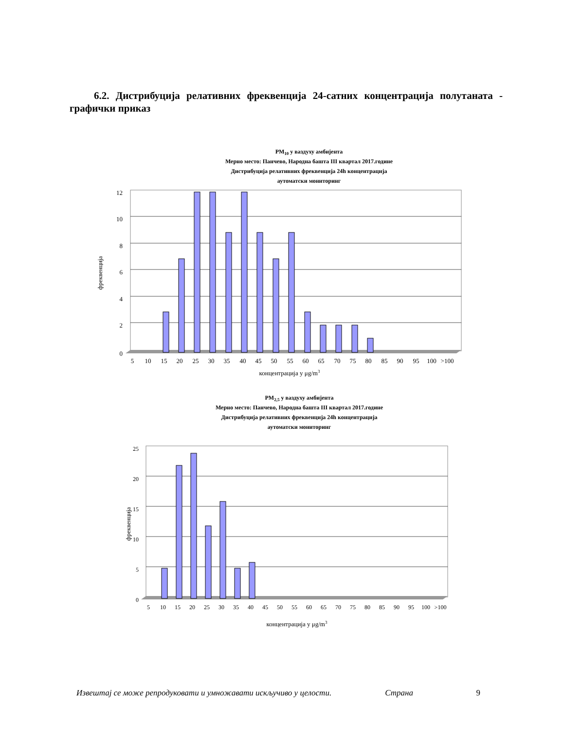6.2. Дистрибуција релативних фреквенција 24-сатних концентрација полутаната - графички приказ
PM10 у ваздуху амбијента
Мерно место: Панчево, Народна башта III квартал 2017.године
Дистрибуција релативних фреквенција 24h концентрација
аутоматски мониторинг
12
10
8
6
4
2
0
фреквенција
5
10
15
20
25
30
35
40
45
50
55
60
65
70
75
80
85
90
95
100
>100
концентрација у μg/m3
PM2,5 у ваздуху амбијента
Мерно место: Панчево, Народна башта III квартал 2017.године
Дистрибуција релативних фреквенција 24h концентрација
аутоматски мониторинг
25
20
15
10
5
0
фреквенција
5
10
15
20
25
30
35
40
45
50
55
60
65
70
75
80
85
90
95
100
>100
концентрација у μg/m3
Извештај се може репродуковати и умножавати искључиво у целости. Страна 9